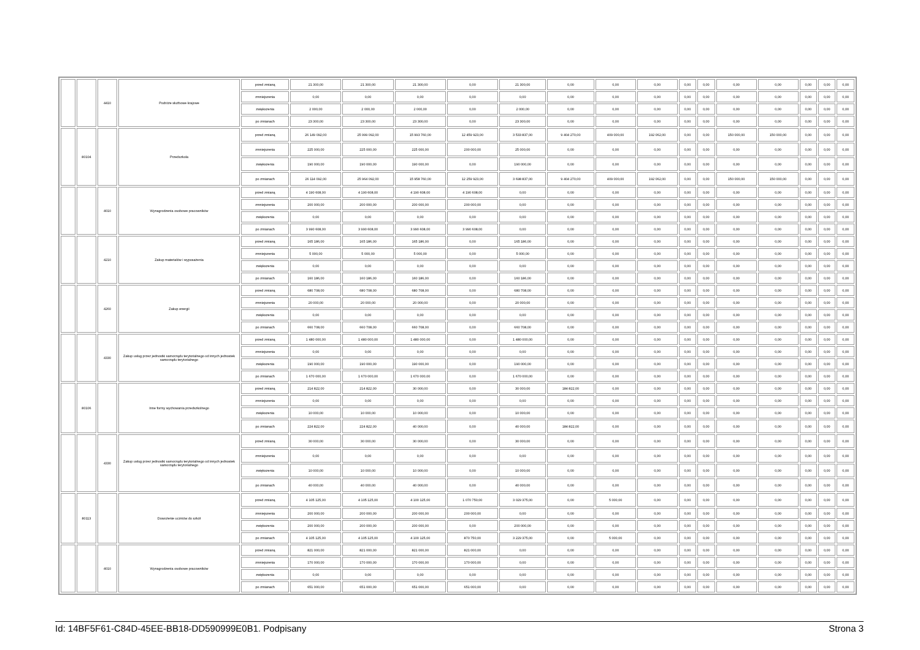| | | 4410 | Podróże służbowe krajowe | przed zmianą | 21 300,00 | 21 300,00 | 21 300,00 | 0,00 | 21 300,00 | 0,00 | 0,00 | 0,00 | 0,00 | 0,00 | 0,00 | 0,00 | 0,00 | 0,00 | 0,00 |
| | | | | zmniejszenia | 0,00 | 0,00 | 0,00 | 0,00 | 0,00 | 0,00 | 0,00 | 0,00 | 0,00 | 0,00 | 0,00 | 0,00 | 0,00 | 0,00 | 0,00 |
| | | | | zwiększenia | 2 000,00 | 2 000,00 | 2 000,00 | 0,00 | 2 000,00 | 0,00 | 0,00 | 0,00 | 0,00 | 0,00 | 0,00 | 0,00 | 0,00 | 0,00 | 0,00 |
| | | | | po zmianach | 23 300,00 | 23 300,00 | 23 300,00 | 0,00 | 23 300,00 | 0,00 | 0,00 | 0,00 | 0,00 | 0,00 | 0,00 | 0,00 | 0,00 | 0,00 | 0,00 |
| | 80104 | | Przedszkola | przed zmianą | 26 149 092,00 | 25 999 092,00 | 15 993 760,00 | 12 459 923,00 | 3 533 837,00 | 9 404 270,00 | 409 000,00 | 192 062,00 | 0,00 | 0,00 | 150 000,00 | 150 000,00 | 0,00 | 0,00 | 0,00 |
| | | | | zmniejszenia | 225 000,00 | 225 000,00 | 225 000,00 | 200 000,00 | 25 000,00 | 0,00 | 0,00 | 0,00 | 0,00 | 0,00 | 0,00 | 0,00 | 0,00 | 0,00 | 0,00 |
| | | | | zwiększenia | 190 000,00 | 190 000,00 | 190 000,00 | 0,00 | 190 000,00 | 0,00 | 0,00 | 0,00 | 0,00 | 0,00 | 0,00 | 0,00 | 0,00 | 0,00 | 0,00 |
| | | | | po zmianach | 26 114 092,00 | 25 964 092,00 | 15 958 760,00 | 12 259 923,00 | 3 698 837,00 | 9 404 270,00 | 409 000,00 | 192 062,00 | 0,00 | 0,00 | 150 000,00 | 150 000,00 | 0,00 | 0,00 | 0,00 |
| | | 4010 | Wynagrodzenia osobowe pracowników | przed zmianą | 4 190 608,00 | 4 190 608,00 | 4 190 608,00 | 4 190 608,00 | 0,00 | 0,00 | 0,00 | 0,00 | 0,00 | 0,00 | 0,00 | 0,00 | 0,00 | 0,00 | 0,00 |
| | | | | zmniejszenia | 200 000,00 | 200 000,00 | 200 000,00 | 200 000,00 | 0,00 | 0,00 | 0,00 | 0,00 | 0,00 | 0,00 | 0,00 | 0,00 | 0,00 | 0,00 | 0,00 |
| | | | | zwiększenia | 0,00 | 0,00 | 0,00 | 0,00 | 0,00 | 0,00 | 0,00 | 0,00 | 0,00 | 0,00 | 0,00 | 0,00 | 0,00 | 0,00 | 0,00 |
| | | | | po zmianach | 3 990 608,00 | 3 990 608,00 | 3 990 608,00 | 3 990 608,00 | 0,00 | 0,00 | 0,00 | 0,00 | 0,00 | 0,00 | 0,00 | 0,00 | 0,00 | 0,00 | 0,00 |
| | | 4210 | Zakup materiałów i wyposażenia | przed zmianą | 165 186,00 | 165 186,00 | 165 186,00 | 0,00 | 165 186,00 | 0,00 | 0,00 | 0,00 | 0,00 | 0,00 | 0,00 | 0,00 | 0,00 | 0,00 | 0,00 |
| | | | | zmniejszenia | 5 000,00 | 5 000,00 | 5 000,00 | 0,00 | 5 000,00 | 0,00 | 0,00 | 0,00 | 0,00 | 0,00 | 0,00 | 0,00 | 0,00 | 0,00 | 0,00 |
| | | | | zwiększenia | 0,00 | 0,00 | 0,00 | 0,00 | 0,00 | 0,00 | 0,00 | 0,00 | 0,00 | 0,00 | 0,00 | 0,00 | 0,00 | 0,00 | 0,00 |
| | | | | po zmianach | 160 186,00 | 160 186,00 | 160 186,00 | 0,00 | 160 186,00 | 0,00 | 0,00 | 0,00 | 0,00 | 0,00 | 0,00 | 0,00 | 0,00 | 0,00 | 0,00 |
| | | 4260 | Zakup energii | przed zmianą | 680 708,00 | 680 708,00 | 680 708,00 | 0,00 | 680 708,00 | 0,00 | 0,00 | 0,00 | 0,00 | 0,00 | 0,00 | 0,00 | 0,00 | 0,00 | 0,00 |
| | | | | zmniejszenia | 20 000,00 | 20 000,00 | 20 000,00 | 0,00 | 20 000,00 | 0,00 | 0,00 | 0,00 | 0,00 | 0,00 | 0,00 | 0,00 | 0,00 | 0,00 | 0,00 |
| | | | | zwiększenia | 0,00 | 0,00 | 0,00 | 0,00 | 0,00 | 0,00 | 0,00 | 0,00 | 0,00 | 0,00 | 0,00 | 0,00 | 0,00 | 0,00 | 0,00 |
| | | | | po zmianach | 660 708,00 | 660 708,00 | 660 708,00 | 0,00 | 660 708,00 | 0,00 | 0,00 | 0,00 | 0,00 | 0,00 | 0,00 | 0,00 | 0,00 | 0,00 | 0,00 |
| | | 4330 | Zakup usług przez jednostki samorządu terytorialnego od innych jednostek samorządu terytorialnego | przed zmianą | 1 480 000,00 | 1 480 000,00 | 1 480 000,00 | 0,00 | 1 480 000,00 | 0,00 | 0,00 | 0,00 | 0,00 | 0,00 | 0,00 | 0,00 | 0,00 | 0,00 | 0,00 |
| | | | | zmniejszenia | 0,00 | 0,00 | 0,00 | 0,00 | 0,00 | 0,00 | 0,00 | 0,00 | 0,00 | 0,00 | 0,00 | 0,00 | 0,00 | 0,00 | 0,00 |
| | | | | zwiększenia | 190 000,00 | 190 000,00 | 190 000,00 | 0,00 | 190 000,00 | 0,00 | 0,00 | 0,00 | 0,00 | 0,00 | 0,00 | 0,00 | 0,00 | 0,00 | 0,00 |
| | | | | po zmianach | 1 670 000,00 | 1 670 000,00 | 1 670 000,00 | 0,00 | 1 670 000,00 | 0,00 | 0,00 | 0,00 | 0,00 | 0,00 | 0,00 | 0,00 | 0,00 | 0,00 | 0,00 |
| | 80106 | | Inne formy wychowania przedszkolnego | przed zmianą | 214 822,00 | 214 822,00 | 30 000,00 | 0,00 | 30 000,00 | 184 822,00 | 0,00 | 0,00 | 0,00 | 0,00 | 0,00 | 0,00 | 0,00 | 0,00 | 0,00 |
| | | | | zmniejszenia | 0,00 | 0,00 | 0,00 | 0,00 | 0,00 | 0,00 | 0,00 | 0,00 | 0,00 | 0,00 | 0,00 | 0,00 | 0,00 | 0,00 | 0,00 |
| | | | | zwiększenia | 10 000,00 | 10 000,00 | 10 000,00 | 0,00 | 10 000,00 | 0,00 | 0,00 | 0,00 | 0,00 | 0,00 | 0,00 | 0,00 | 0,00 | 0,00 | 0,00 |
| | | | | po zmianach | 224 822,00 | 224 822,00 | 40 000,00 | 0,00 | 40 000,00 | 184 822,00 | 0,00 | 0,00 | 0,00 | 0,00 | 0,00 | 0,00 | 0,00 | 0,00 | 0,00 |
| | | 4330 | Zakup usług przez jednostki samorządu terytorialnego od innych jednostek samorządu terytorialnego | przed zmianą | 30 000,00 | 30 000,00 | 30 000,00 | 0,00 | 30 000,00 | 0,00 | 0,00 | 0,00 | 0,00 | 0,00 | 0,00 | 0,00 | 0,00 | 0,00 | 0,00 |
| | | | | zmniejszenia | 0,00 | 0,00 | 0,00 | 0,00 | 0,00 | 0,00 | 0,00 | 0,00 | 0,00 | 0,00 | 0,00 | 0,00 | 0,00 | 0,00 | 0,00 |
| | | | | zwiększenia | 10 000,00 | 10 000,00 | 10 000,00 | 0,00 | 10 000,00 | 0,00 | 0,00 | 0,00 | 0,00 | 0,00 | 0,00 | 0,00 | 0,00 | 0,00 | 0,00 |
| | | | | po zmianach | 40 000,00 | 40 000,00 | 40 000,00 | 0,00 | 40 000,00 | 0,00 | 0,00 | 0,00 | 0,00 | 0,00 | 0,00 | 0,00 | 0,00 | 0,00 | 0,00 |
| | 80113 | | Dowożenie uczniów do szkół | przed zmianą | 4 105 125,00 | 4 105 125,00 | 4 100 125,00 | 1 070 750,00 | 3 029 375,00 | 0,00 | 5 000,00 | 0,00 | 0,00 | 0,00 | 0,00 | 0,00 | 0,00 | 0,00 | 0,00 |
| | | | | zmniejszenia | 200 000,00 | 200 000,00 | 200 000,00 | 200 000,00 | 0,00 | 0,00 | 0,00 | 0,00 | 0,00 | 0,00 | 0,00 | 0,00 | 0,00 | 0,00 | 0,00 |
| | | | | zwiększenia | 200 000,00 | 200 000,00 | 200 000,00 | 0,00 | 200 000,00 | 0,00 | 0,00 | 0,00 | 0,00 | 0,00 | 0,00 | 0,00 | 0,00 | 0,00 | 0,00 |
| | | | | po zmianach | 4 105 125,00 | 4 105 125,00 | 4 100 125,00 | 870 750,00 | 3 229 375,00 | 0,00 | 5 000,00 | 0,00 | 0,00 | 0,00 | 0,00 | 0,00 | 0,00 | 0,00 | 0,00 |
| | | 4010 | Wynagrodzenia osobowe pracowników | przed zmianą | 821 000,00 | 821 000,00 | 821 000,00 | 821 000,00 | 0,00 | 0,00 | 0,00 | 0,00 | 0,00 | 0,00 | 0,00 | 0,00 | 0,00 | 0,00 | 0,00 |
| | | | | zmniejszenia | 170 000,00 | 170 000,00 | 170 000,00 | 170 000,00 | 0,00 | 0,00 | 0,00 | 0,00 | 0,00 | 0,00 | 0,00 | 0,00 | 0,00 | 0,00 | 0,00 |
| | | | | zwiększenia | 0,00 | 0,00 | 0,00 | 0,00 | 0,00 | 0,00 | 0,00 | 0,00 | 0,00 | 0,00 | 0,00 | 0,00 | 0,00 | 0,00 | 0,00 |
| | | | | po zmianach | 651 000,00 | 651 000,00 | 651 000,00 | 651 000,00 | 0,00 | 0,00 | 0,00 | 0,00 | 0,00 | 0,00 | 0,00 | 0,00 | 0,00 | 0,00 | 0,00 |
Id: 14BF5F61-C84D-45EE-BB18-DD590999E0B1. Podpisany Strona 3